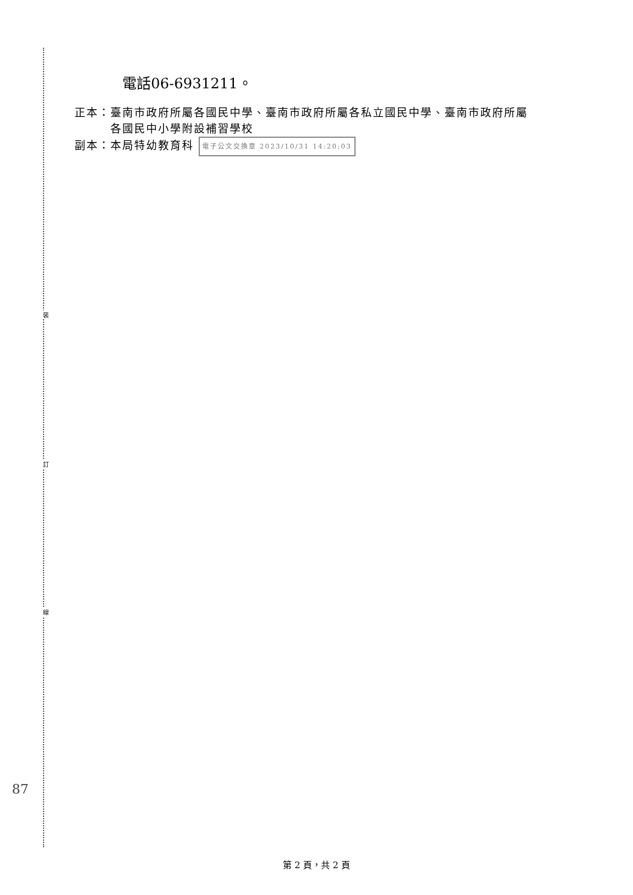裝
訂
線
電話06-6931211。
正本：臺南市政府所屬各國民中學、臺南市政府所屬各私立國民中學、臺南市政府所屬
　　　各國民中小學附設補習學校
副本：本局特幼教育科 電子公文交換章 2023/10/31 14:20:03
87
第 2 頁，共 2 頁